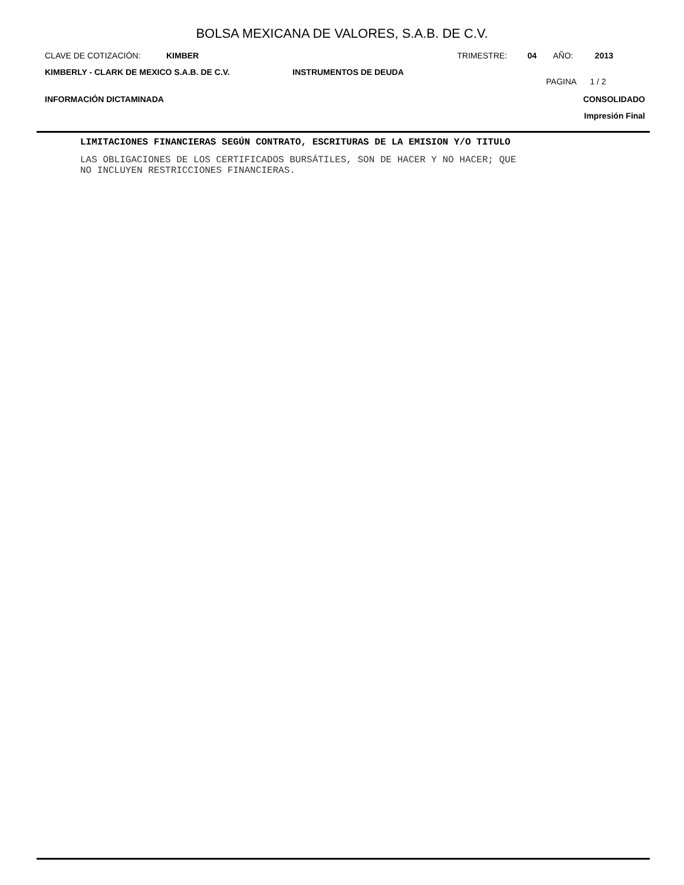BOLSA MEXICANA DE VALORES, S.A.B. DE C.V.
CLAVE DE COTIZACIÓN: KIMBER TRIMESTRE: 04 AÑO: 2013
KIMBERLY - CLARK DE MEXICO S.A.B. DE C.V.
INSTRUMENTOS DE DEUDA
PAGINA 1 / 2
INFORMACIÓN DICTAMINADA
CONSOLIDADO
Impresión Final
LIMITACIONES FINANCIERAS SEGÚN CONTRATO, ESCRITURAS DE LA EMISION Y/O TITULO
LAS OBLIGACIONES DE LOS CERTIFICADOS BURSÁTILES, SON DE HACER Y NO HACER; QUE
NO INCLUYEN RESTRICCIONES FINANCIERAS.